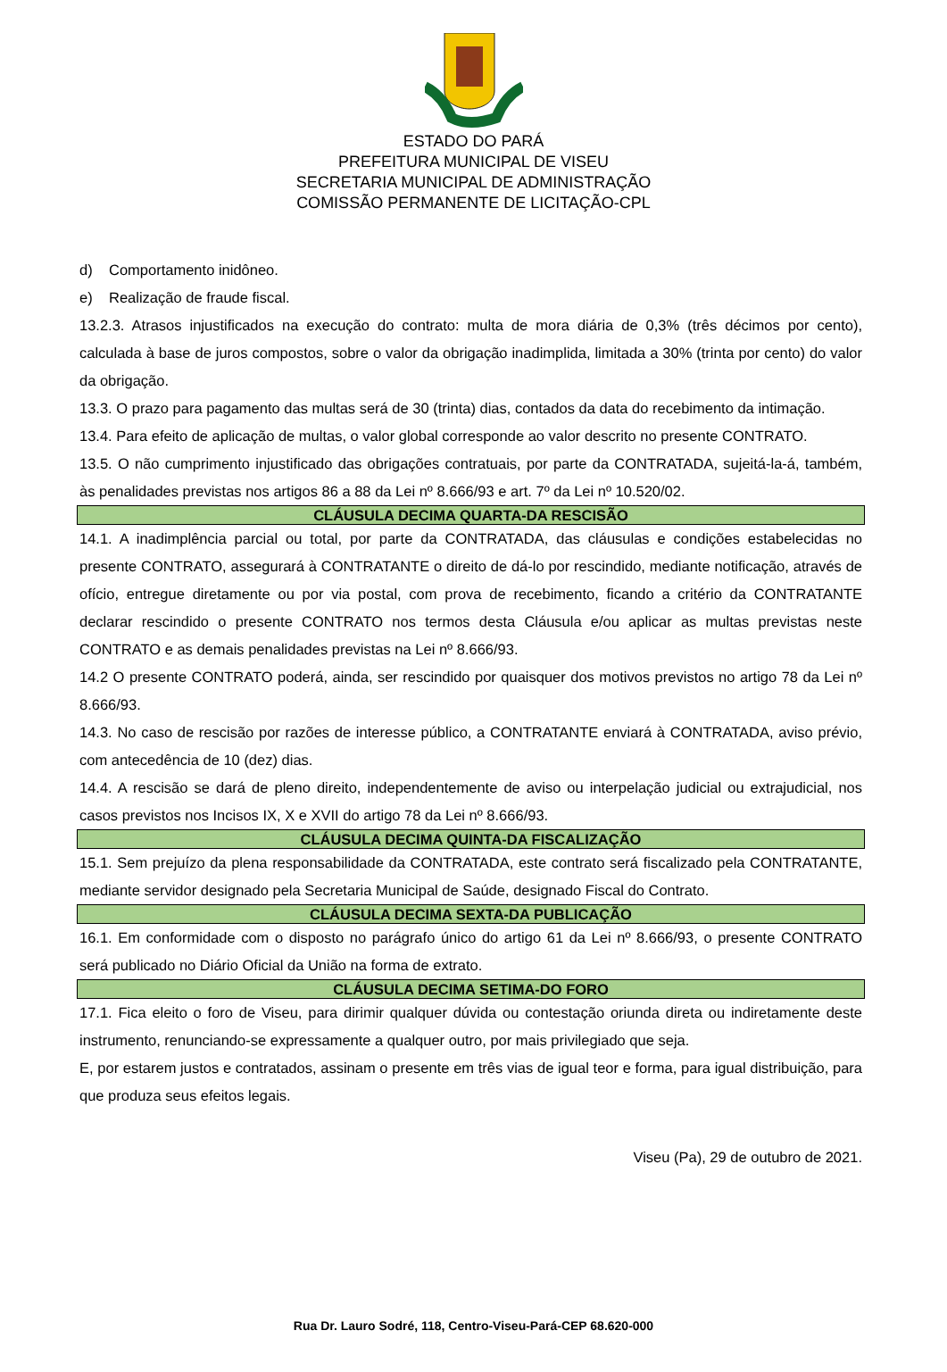ESTADO DO PARÁ
PREFEITURA MUNICIPAL DE VISEU
SECRETARIA MUNICIPAL DE ADMINISTRAÇÃO
COMISSÃO PERMANENTE DE LICITAÇÃO-CPL
d) Comportamento inidôneo.
e) Realização de fraude fiscal.
13.2.3. Atrasos injustificados na execução do contrato: multa de mora diária de 0,3% (três décimos por cento), calculada à base de juros compostos, sobre o valor da obrigação inadimplida, limitada a 30% (trinta por cento) do valor da obrigação.
13.3. O prazo para pagamento das multas será de 30 (trinta) dias, contados da data do recebimento da intimação.
13.4. Para efeito de aplicação de multas, o valor global corresponde ao valor descrito no presente CONTRATO.
13.5. O não cumprimento injustificado das obrigações contratuais, por parte da CONTRATADA, sujeitá-la-á, também, às penalidades previstas nos artigos 86 a 88 da Lei nº 8.666/93 e art. 7º da Lei nº 10.520/02.
CLÁUSULA DECIMA QUARTA-DA RESCISÃO
14.1. A inadimplência parcial ou total, por parte da CONTRATADA, das cláusulas e condições estabelecidas no presente CONTRATO, assegurará à CONTRATANTE o direito de dá-lo por rescindido, mediante notificação, através de ofício, entregue diretamente ou por via postal, com prova de recebimento, ficando a critério da CONTRATANTE declarar rescindido o presente CONTRATO nos termos desta Cláusula e/ou aplicar as multas previstas neste CONTRATO e as demais penalidades previstas na Lei nº 8.666/93.
14.2 O presente CONTRATO poderá, ainda, ser rescindido por quaisquer dos motivos previstos no artigo 78 da Lei nº 8.666/93.
14.3. No caso de rescisão por razões de interesse público, a CONTRATANTE enviará à CONTRATADA, aviso prévio, com antecedência de 10 (dez) dias.
14.4. A rescisão se dará de pleno direito, independentemente de aviso ou interpelação judicial ou extrajudicial, nos casos previstos nos Incisos IX, X e XVII do artigo 78 da Lei nº 8.666/93.
CLÁUSULA DECIMA QUINTA-DA FISCALIZAÇÃO
15.1. Sem prejuízo da plena responsabilidade da CONTRATADA, este contrato será fiscalizado pela CONTRATANTE, mediante servidor designado pela Secretaria Municipal de Saúde, designado Fiscal do Contrato.
CLÁUSULA DECIMA SEXTA-DA PUBLICAÇÃO
16.1. Em conformidade com o disposto no parágrafo único do artigo 61 da Lei nº 8.666/93, o presente CONTRATO será publicado no Diário Oficial da União na forma de extrato.
CLÁUSULA DECIMA SETIMA-DO FORO
17.1. Fica eleito o foro de Viseu, para dirimir qualquer dúvida ou contestação oriunda direta ou indiretamente deste instrumento, renunciando-se expressamente a qualquer outro, por mais privilegiado que seja.
E, por estarem justos e contratados, assinam o presente em três vias de igual teor e forma, para igual distribuição, para que produza seus efeitos legais.
Viseu (Pa), 29 de outubro de 2021.
Rua Dr. Lauro Sodré, 118, Centro-Viseu-Pará-CEP 68.620-000